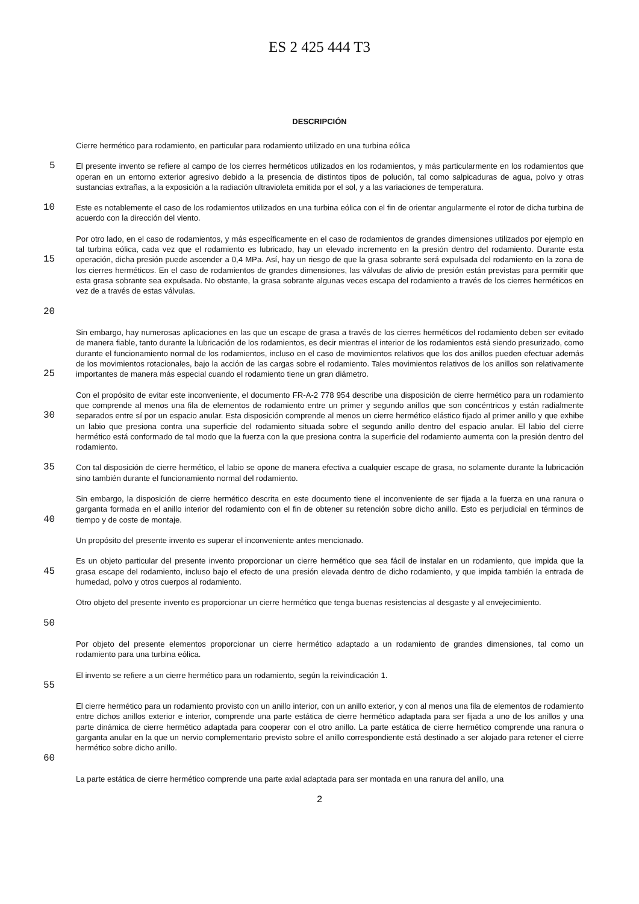ES 2 425 444 T3
DESCRIPCIÓN
Cierre hermético para rodamiento, en particular para rodamiento utilizado en una turbina eólica
5
El presente invento se refiere al campo de los cierres herméticos utilizados en los rodamientos, y más particularmente en los rodamientos que operan en un entorno exterior agresivo debido a la presencia de distintos tipos de polución, tal como salpicaduras de agua, polvo y otras sustancias extrañas, a la exposición a la radiación ultravioleta emitida por el sol, y a las variaciones de temperatura.
10
Este es notablemente el caso de los rodamientos utilizados en una turbina eólica con el fin de orientar angularmente el rotor de dicha turbina de acuerdo con la dirección del viento.
15
20
Por otro lado, en el caso de rodamientos, y más específicamente en el caso de rodamientos de grandes dimensiones utilizados por ejemplo en tal turbina eólica, cada vez que el rodamiento es lubricado, hay un elevado incremento en la presión dentro del rodamiento. Durante esta operación, dicha presión puede ascender a 0,4 MPa. Así, hay un riesgo de que la grasa sobrante será expulsada del rodamiento en la zona de los cierres herméticos. En el caso de rodamientos de grandes dimensiones, las válvulas de alivio de presión están previstas para permitir que esta grasa sobrante sea expulsada. No obstante, la grasa sobrante algunas veces escapa del rodamiento a través de los cierres herméticos en vez de a través de estas válvulas.
25
Sin embargo, hay numerosas aplicaciones en las que un escape de grasa a través de los cierres herméticos del rodamiento deben ser evitado de manera fiable, tanto durante la lubricación de los rodamientos, es decir mientras el interior de los rodamientos está siendo presurizado, como durante el funcionamiento normal de los rodamientos, incluso en el caso de movimientos relativos que los dos anillos pueden efectuar además de los movimientos rotacionales, bajo la acción de las cargas sobre el rodamiento. Tales movimientos relativos de los anillos son relativamente importantes de manera más especial cuando el rodamiento tiene un gran diámetro.
30
Con el propósito de evitar este inconveniente, el documento FR-A-2 778 954 describe una disposición de cierre hermético para un rodamiento que comprende al menos una fila de elementos de rodamiento entre un primer y segundo anillos que son concéntricos y están radialmente separados entre sí por un espacio anular. Esta disposición comprende al menos un cierre hermético elástico fijado al primer anillo y que exhibe un labio que presiona contra una superficie del rodamiento situada sobre el segundo anillo dentro del espacio anular. El labio del cierre hermético está conformado de tal modo que la fuerza con la que presiona contra la superficie del rodamiento aumenta con la presión dentro del rodamiento.
35
Con tal disposición de cierre hermético, el labio se opone de manera efectiva a cualquier escape de grasa, no solamente durante la lubricación sino también durante el funcionamiento normal del rodamiento.
40
Sin embargo, la disposición de cierre hermético descrita en este documento tiene el inconveniente de ser fijada a la fuerza en una ranura o garganta formada en el anillo interior del rodamiento con el fin de obtener su retención sobre dicho anillo. Esto es perjudicial en términos de tiempo y de coste de montaje.
Un propósito del presente invento es superar el inconveniente antes mencionado.
45
Es un objeto particular del presente invento proporcionar un cierre hermético que sea fácil de instalar en un rodamiento, que impida que la grasa escape del rodamiento, incluso bajo el efecto de una presión elevada dentro de dicho rodamiento, y que impida también la entrada de humedad, polvo y otros cuerpos al rodamiento.
50
Otro objeto del presente invento es proporcionar un cierre hermético que tenga buenas resistencias al desgaste y al envejecimiento.
Por objeto del presente elementos proporcionar un cierre hermético adaptado a un rodamiento de grandes dimensiones, tal como un rodamiento para una turbina eólica.
55
El invento se refiere a un cierre hermético para un rodamiento, según la reivindicación 1.
60
El cierre hermético para un rodamiento provisto con un anillo interior, con un anillo exterior, y con al menos una fila de elementos de rodamiento entre dichos anillos exterior e interior, comprende una parte estática de cierre hermético adaptada para ser fijada a uno de los anillos y una parte dinámica de cierre hermético adaptada para cooperar con el otro anillo. La parte estática de cierre hermético comprende una ranura o garganta anular en la que un nervio complementario previsto sobre el anillo correspondiente está destinado a ser alojado para retener el cierre hermético sobre dicho anillo.
La parte estática de cierre hermético comprende una parte axial adaptada para ser montada en una ranura del anillo, una
2